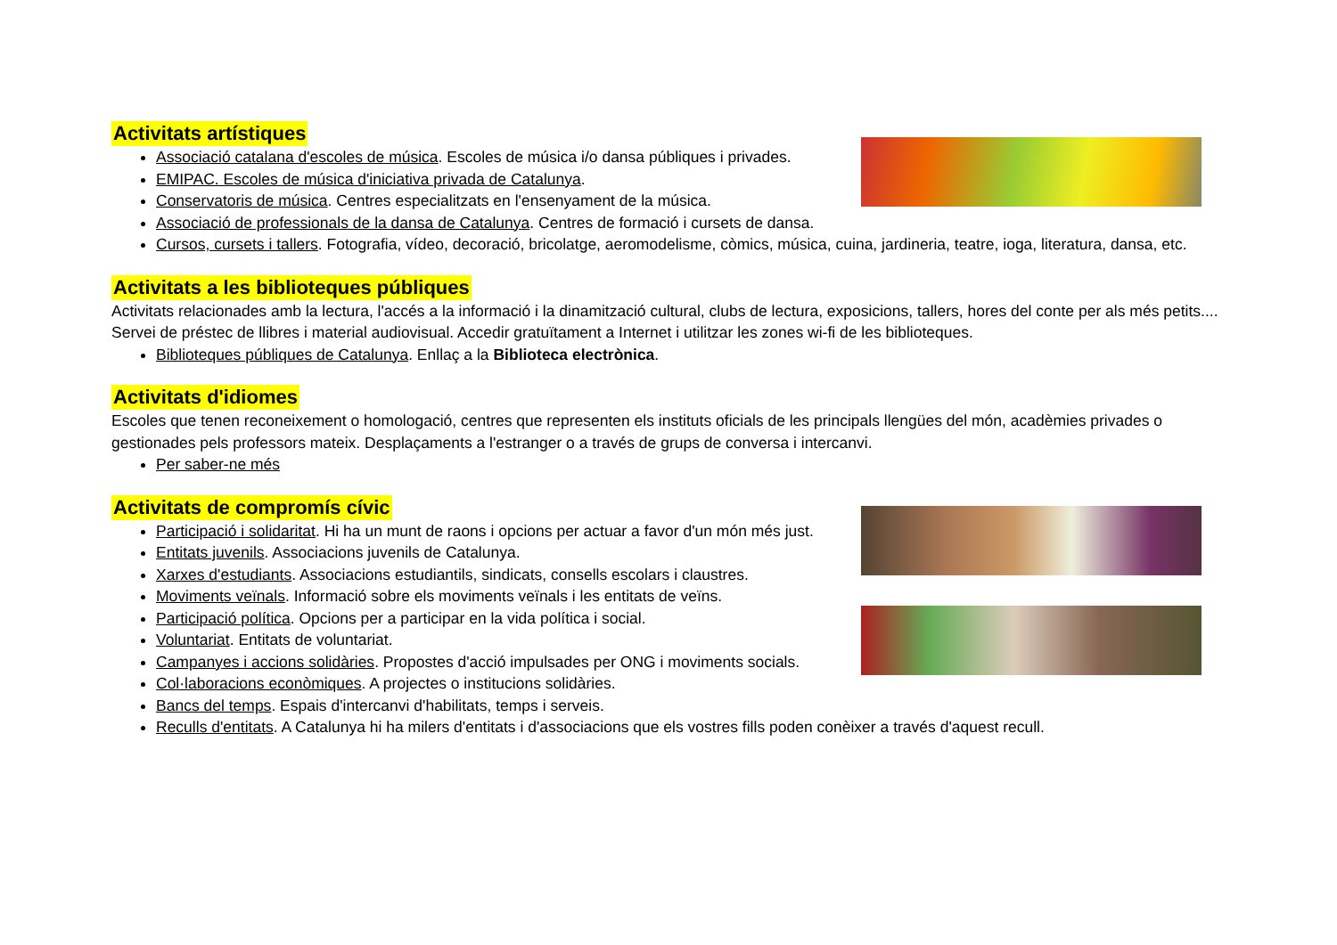Activitats artístiques
Associació catalana d'escoles de música. Escoles de música i/o dansa públiques i privades.
EMIPAC. Escoles de música d'iniciativa privada de Catalunya.
Conservatoris de música. Centres especialitzats en l'ensenyament de la música.
Associació de professionals de la dansa de Catalunya. Centres de formació i cursets de dansa.
Cursos, cursets i tallers. Fotografia, vídeo, decoració, bricolatge, aeromodelisme, còmics, música, cuina, jardineria, teatre, ioga, literatura, dansa, etc.
Activitats a les biblioteques públiques
Activitats relacionades amb la lectura, l'accés a la informació i la dinamització cultural, clubs de lectura, exposicions, tallers, hores del conte per als més petits.... Servei de préstec de llibres i material audiovisual. Accedir gratuïtament a Internet i utilitzar les zones wi-fi de les biblioteques.
Biblioteques públiques de Catalunya. Enllaç a la Biblioteca electrònica.
Activitats d'idiomes
Escoles que tenen reconeixement o homologació, centres que representen els instituts oficials de les principals llengües del món, acadèmies privades o gestionades pels professors mateix. Desplaçaments a l'estranger o a través de grups de conversa i intercanvi.
Per saber-ne més
Activitats de compromís cívic
Participació i solidaritat. Hi ha un munt de raons i opcions per actuar a favor d'un món més just.
Entitats juvenils. Associacions juvenils de Catalunya.
Xarxes d'estudiants. Associacions estudiantils, sindicats, consells escolars i claustres.
Moviments veïnals. Informació sobre els moviments veïnals i les entitats de veïns.
Participació política. Opcions per a participar en la vida política i social.
Voluntariat. Entitats de voluntariat.
Campanyes i accions solidàries. Propostes d'acció impulsades per ONG i moviments socials.
Col·laboracions econòmiques. A projectes o institucions solidàries.
Bancs del temps. Espais d'intercanvi d'habilitats, temps i serveis.
Reculls d'entitats. A Catalunya hi ha milers d'entitats i d'associacions que els vostres fills poden conèixer a través d'aquest recull.